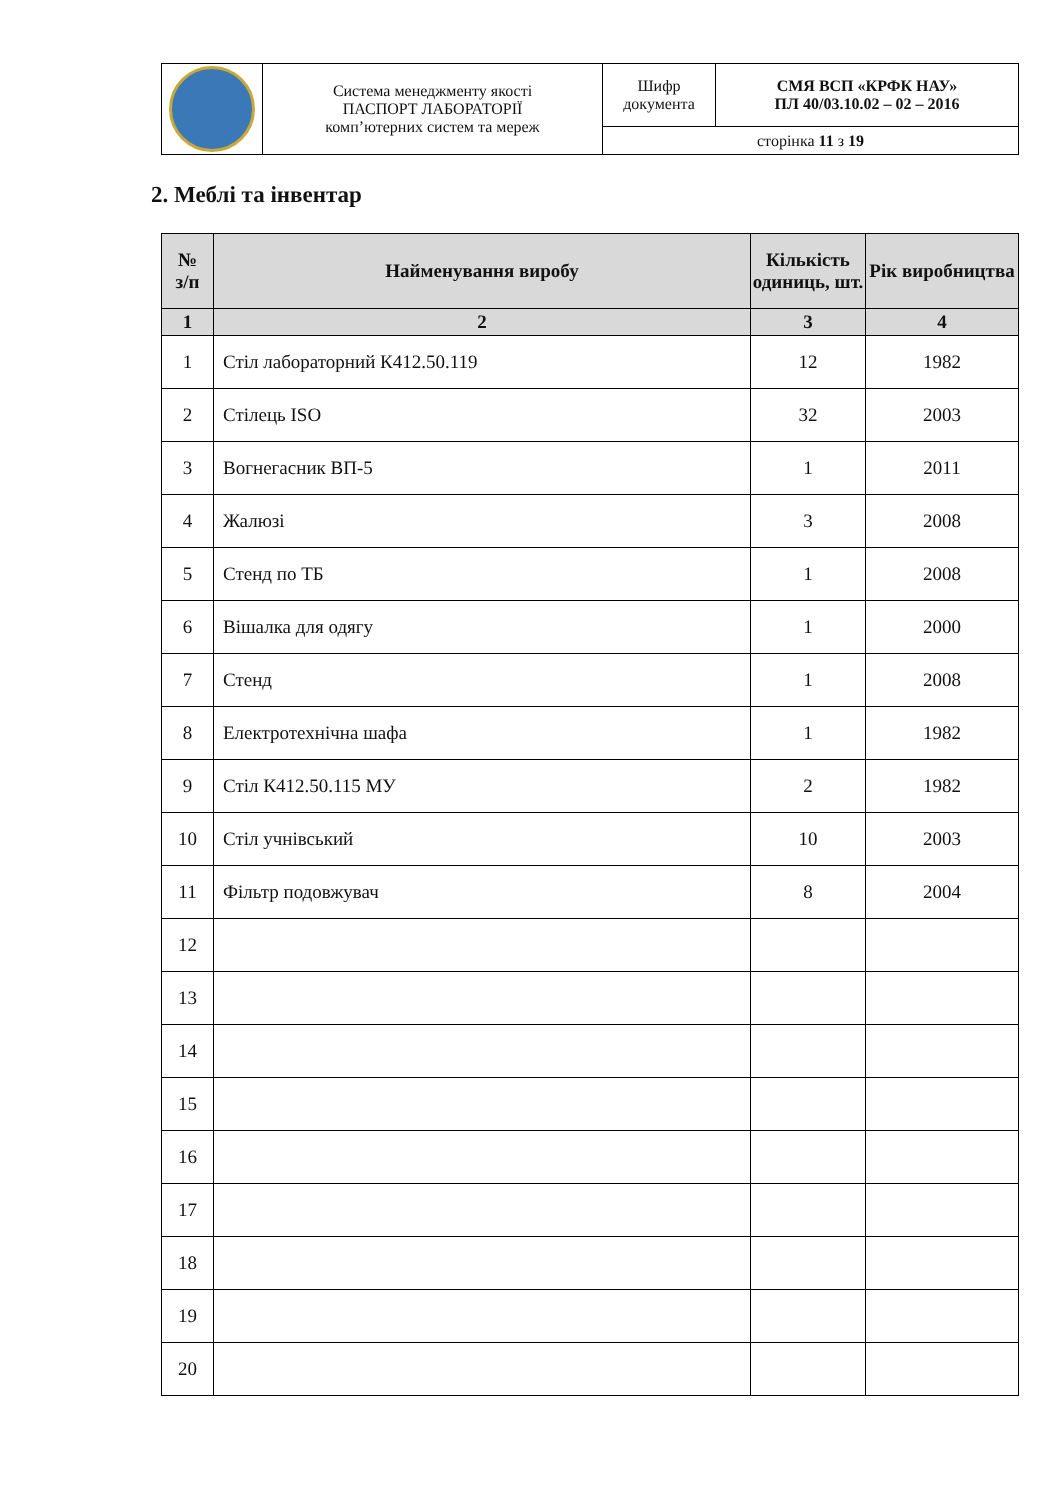| | Система менеджменту якості ПАСПОРТ ЛАБОРАТОРІЇ комп’ютерних систем та мереж | Шифр документа | СМЯ ВСП «КРФК НАУ» ПЛ 40/03.10.02 – 02 – 2016 |
| | | сторінка 11 з 19 | |
2. Меблі та інвентар
| № з/п | Найменування виробу | Кількість одиниць, шт. | Рік виробництва |
| --- | --- | --- | --- |
| 1 | 2 | 3 | 4 |
| 1 | Стіл лабораторний К412.50.119 | 12 | 1982 |
| 2 | Стілець ISO | 32 | 2003 |
| 3 | Вогнегасник ВП-5 | 1 | 2011 |
| 4 | Жалюзі | 3 | 2008 |
| 5 | Стенд по ТБ | 1 | 2008 |
| 6 | Вішалка для одягу | 1 | 2000 |
| 7 | Стенд | 1 | 2008 |
| 8 | Електротехнічна шафа | 1 | 1982 |
| 9 | Стіл К412.50.115 МУ | 2 | 1982 |
| 10 | Стіл учнівський | 10 | 2003 |
| 11 | Фільтр подовжувач | 8 | 2004 |
| 12 | | | |
| 13 | | | |
| 14 | | | |
| 15 | | | |
| 16 | | | |
| 17 | | | |
| 18 | | | |
| 19 | | | |
| 20 | | | |